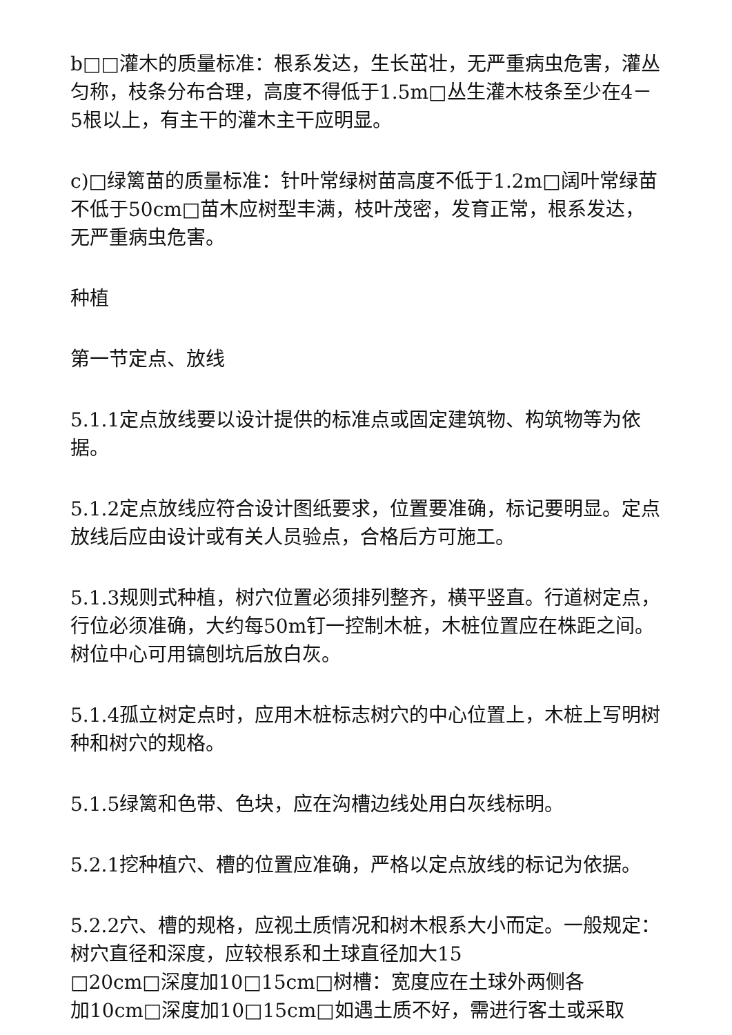b□□灌木的质量标准：根系发达，生长茁壮，无严重病虫危害，灌丛匀称，枝条分布合理，高度不得低于1.5m□丛生灌木枝条至少在4－5根以上，有主干的灌木主干应明显。
c)□绿篱苗的质量标准：针叶常绿树苗高度不低于1.2m□阔叶常绿苗不低于50cm□苗木应树型丰满，枝叶茂密，发育正常，根系发达，无严重病虫危害。
种植
第一节定点、放线
5.1.1定点放线要以设计提供的标准点或固定建筑物、构筑物等为依据。
5.1.2定点放线应符合设计图纸要求，位置要准确，标记要明显。定点放线后应由设计或有关人员验点，合格后方可施工。
5.1.3规则式种植，树穴位置必须排列整齐，横平竖直。行道树定点，行位必须准确，大约每50m钉一控制木桩，木桩位置应在株距之间。树位中心可用镐刨坑后放白灰。
5.1.4孤立树定点时，应用木桩标志树穴的中心位置上，木桩上写明树种和树穴的规格。
5.1.5绿篱和色带、色块，应在沟槽边线处用白灰线标明。
5.2.1挖种植穴、槽的位置应准确，严格以定点放线的标记为依据。
5.2.2穴、槽的规格，应视土质情况和树木根系大小而定。一般规定：树穴直径和深度，应较根系和土球直径加大15
□20cm□深度加10□15cm□树槽：宽度应在土球外两侧各
加10cm□深度加10□15cm□如遇土质不好，需进行客土或采取